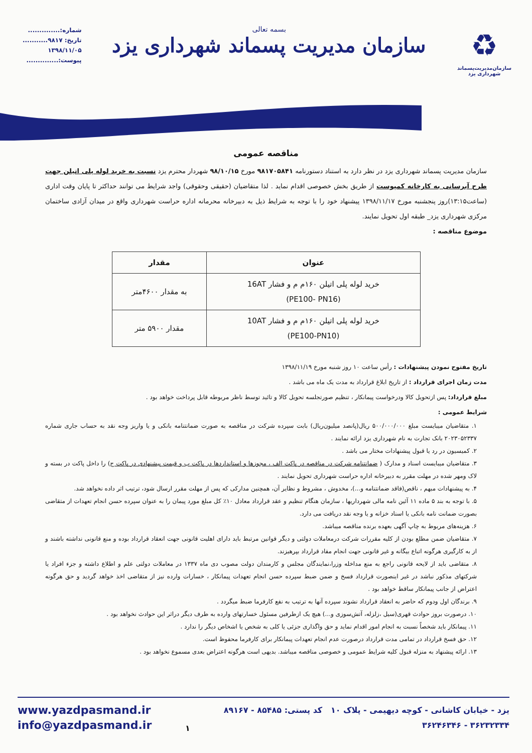♻
سازمان‌مدیریت‌پسماند
شهرداری یزد
بسمه تعالی
سازمان مدیریت پسماند شهرداری یزد
شماره:..............
تاریخ: ۹۸۱۷...........
۱۳۹۸/۱۱/۰۵
پیوست:..............
مناقصه عمومی
سازمان مدیریت پسماند شهرداری یزد در نظر دارد به استناد دستورنامه ۹۸۱۷۰۵۸۴۱ مورخ ۹۸/۱۰/۱۵ شهردار محترم یزد نسبت به خرید لوله پلی اتیلن جهت طرح آبرسانی به کارخانه کمپوست از طریق بخش خصوصی اقدام نماید . لذا متقاضیان (حقیقی وحقوقی) واجد شرایط می توانند حداکثر تا پایان وقت اداری (ساعت۱۳:۱۵)روز پنجشنبه مورخ ۱۳۹۸/۱۱/۱۷ پیشنهاد خود را با توجه به شرایط ذیل به دبیرخانه محرمانه اداره حراست شهرداری واقع در میدان آزادی ساختمان مرکزی شهرداری یزد_ طبقه اول تحویل نمایند.
موضوع مناقصه :
| عنوان | مقدار |
| --- | --- |
| خرید لوله پلی اتیلن ۱۶۰م م و فشار 16AT (PE100- PN16) | به مقدار ۴۶۰۰متر |
| خرید لوله پلی اتیلن ۱۶۰م م و فشار 10AT (PE100-PN10) | مقدار ۵۹۰۰ متر |
تاریخ مفتوح نمودن پیشنهادات : رأس ساعت ۱۰ روز شنبه مورخ ۱۳۹۸/۱۱/۱۹
مدت زمان اجرای قرارداد : از تاریخ ابلاغ قرارداد به مدت یک ماه می باشد .
مبلغ قرارداد: پس ازتحویل کالا ودرخواست پیمانکار ، تنظیم صورتجلسه تحویل کالا و تائید توسط ناظر مربوطه قابل پرداخت خواهد بود .
شرایط عمومی :
۱. متقاضیان میبایست مبلغ ۵۰۰/۰۰۰/۰۰۰ ریال(پانصد میلیون‌ریال) بابت سپرده شرکت در مناقصه به صورت ضمانتنامه بانکی و یا واریز وجه نقد به حساب جاری شماره ۲۰۲۳۰۵۲۳۳۷ بانک تجارت به نام شهرداری یزد ارائه نمایند .
۲. کمیسیون در رد یا قبول پیشنهادات مختار می باشد .
۳. متقاضیان میبایست اسناد و مدارک ( ضمانتنامه شرکت در مناقصه در پاکت الف ، مجوزها و استانداردها در پاکت ب و قیمت پیشنهادی در پاکت ج) را داخل پاکت در بسته و لاک ومهر شده در مهلت مقرر به دبیرخانه اداره حراست شهرداری تحویل نمایند .
۴. به پیشنهادات مبهم ، ناقص(فاقد ضمانتنامه و...)، مخدوش ، مشروط و نظایر آن، همچنین مدارکی که پس از مهلت مقرر ارسال شود، ترتیب اثر داده نخواهد شد.
۵. با توجه به بند ۵ ماده ۱۱ آئین نامه مالی شهرداریها ، سازمان هنگام تنظیم و عقد قرارداد معادل ۱۰٪ کل مبلغ مورد پیمان را به عنوان سپرده حسن انجام تعهدات از متقاضی بصورت ضمانت نامه بانکی یا اسناد خزانه و یا وجه نقد دریافت می دارد.
۶. هزینه‌های مربوط به چاپ آگهی بعهده برنده مناقصه میباشد.
۷. متقاضیان ضمن مطلع بودن از کلیه مقررات شرکت درمعاملات دولتی و دیگر قوانین مرتبط باید دارای اهلیت قانونی جهت انعقاد قرارداد بوده و منع قانونی نداشته باشند و از به کارگیری هرگونه اتباع بیگانه و غیر قانونی جهت انجام مفاد قرارداد بپرهیزند.
۸. متقاضی باید از لایحه قانونی راجع به منع مداخله وزرا،نمایندگان مجلس و کارمندان دولت مصوب دی ماه ۱۳۳۷ در معاملات دولتی علم و اطلاع داشته و جزء افراد یا شرکتهای مذکور نباشد در غیر اینصورت قرارداد فسخ و ضمن ضبط سپرده حسن انجام تعهدات پیمانکار ، خسارات وارده نیز از متقاضی اخذ خواهد گردید و حق هرگونه اعتراض از جانب پیمانکار ساقط خواهد بود .
۹. برندگان اول ودوم که حاضر به انعقاد قرارداد نشوند سپرده آنها به ترتیب به نفع کارفرما ضبط میگردد .
۱۰. درصورت بروز حوادث قهری(سیل ،زلزله، آتش‌سوزی و...) هیچ یک ازطرفین مسئول خسارتهای وارده به طرف دیگر دراثر این حوادث نخواهد بود .
۱۱. پیمانکار باید شخصاً نسبت به انجام امور اقدام نماید و حق واگذاری جزئی یا کلی به شخص یا اشخاص دیگر را ندارد .
۱۲. حق فسخ قرارداد در تمامی مدت قرارداد درصورت عدم انجام تعهدات پیمانکار برای کارفرما محفوظ است.
۱۳. ارائه پیشنهاد به منزله قبول کلیه شرایط عمومی و خصوصی مناقصه میباشد. بدیهی است هرگونه اعتراض بعدی مسموع نخواهد بود .
www.yazdpasmand.ir
info@yazdpasmand.ir
۱
یزد - خیابان کاشانی - کوچه دیهیمی - پلاک ۱۰ کد پستی: ۸۵۴۸۵ - ۸۹۱۶۷
۳۶۲۳۲۳۳۴ - ۳۶۲۴۶۳۴۶